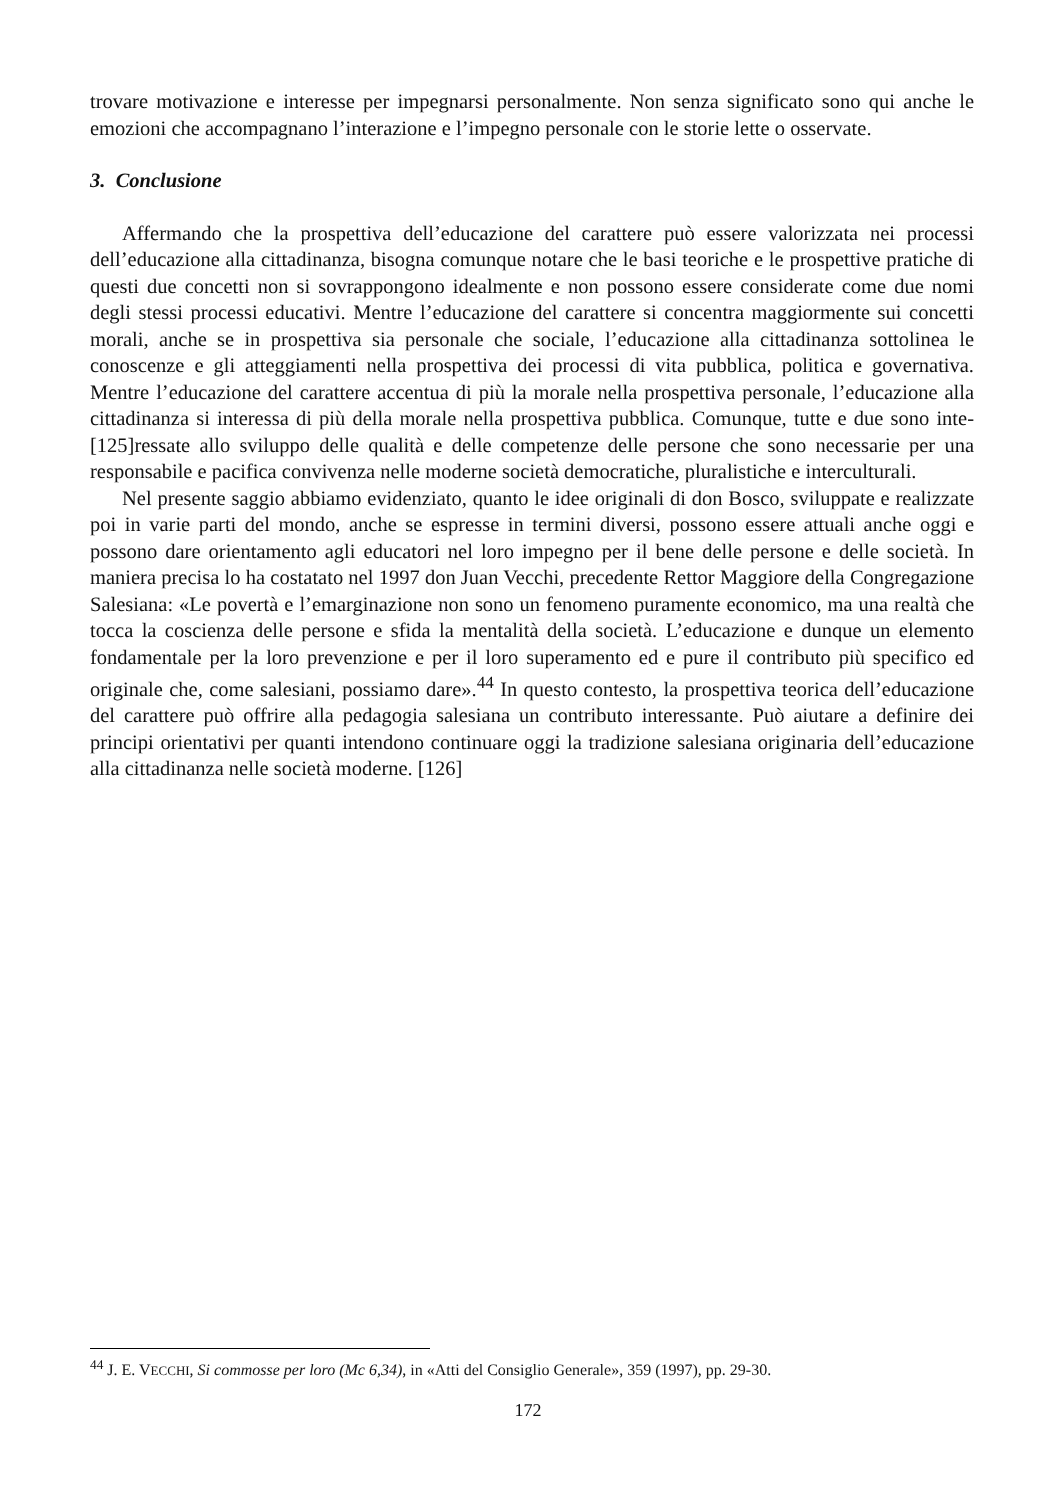trovare motivazione e interesse per impegnarsi personalmente. Non senza significato sono qui anche le emozioni che accompagnano l’interazione e l’impegno personale con le storie lette o osservate.
3. Conclusione
Affermando che la prospettiva dell’educazione del carattere può essere valorizzata nei processi dell’educazione alla cittadinanza, bisogna comunque notare che le basi teoriche e le prospettive pratiche di questi due concetti non si sovrappongono idealmente e non possono essere considerate come due nomi degli stessi processi educativi. Mentre l’educazione del carattere si concentra maggiormente sui concetti morali, anche se in prospettiva sia personale che sociale, l’educazione alla cittadinanza sottolinea le conoscenze e gli atteggiamenti nella prospettiva dei processi di vita pubblica, politica e governativa. Mentre l’educazione del carattere accentua di più la morale nella prospettiva personale, l’educazione alla cittadinanza si interessa di più della morale nella prospettiva pubblica. Comunque, tutte e due sono inte-[125]ressate allo sviluppo delle qualità e delle competenze delle persone che sono necessarie per una responsabile e pacifica convivenza nelle moderne società democratiche, pluralistiche e interculturali.
Nel presente saggio abbiamo evidenziato, quanto le idee originali di don Bosco, sviluppate e realizzate poi in varie parti del mondo, anche se espresse in termini diversi, possono essere attuali anche oggi e possono dare orientamento agli educatori nel loro impegno per il bene delle persone e delle società. In maniera precisa lo ha costatato nel 1997 don Juan Vecchi, precedente Rettor Maggiore della Congregazione Salesiana: «Le povertà e l’emarginazione non sono un fenomeno puramente economico, ma una realtà che tocca la coscienza delle persone e sfida la mentalità della società. L’educazione e dunque un elemento fondamentale per la loro prevenzione e per il loro superamento ed e pure il contributo più specifico ed originale che, come salesiani, possiamo dare».<sup>44</sup> In questo contesto, la prospettiva teorica dell’educazione del carattere può offrire alla pedagogia salesiana un contributo interessante. Può aiutare a definire dei principi orientativi per quanti intendono continuare oggi la tradizione salesiana originaria dell’educazione alla cittadinanza nelle società moderne. [126]
<sup>44</sup> J. E. VECCHI, Si commosse per loro (Mc 6,34), in «Atti del Consiglio Generale», 359 (1997), pp. 29-30.
172